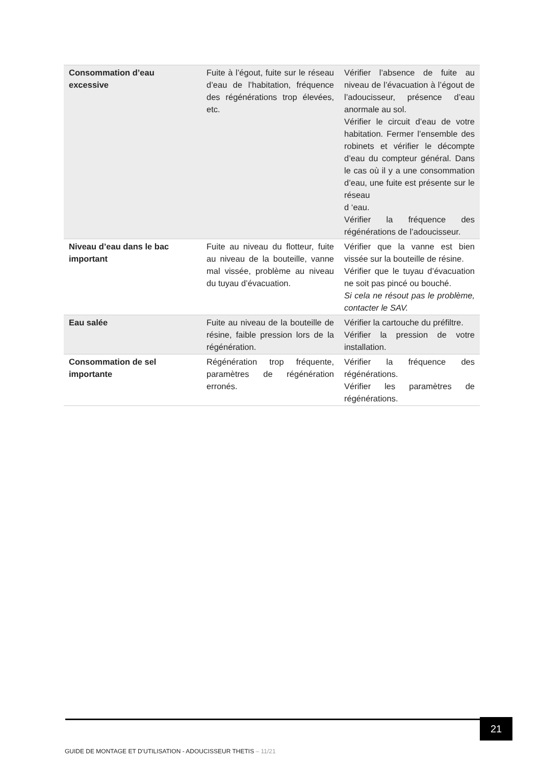| Consommation d’eau excessive | Fuite à l’égout, fuite sur le réseau d’eau de l’habitation, fréquence des régénérations trop élevées, etc. | Vérifier l’absence de fuite au niveau de l’évacuation à l’égout de l’adoucisseur, présence d’eau anormale au sol. Vérifier le circuit d’eau de votre habitation. Fermer l’ensemble des robinets et vérifier le décompte d’eau du compteur général. Dans le cas où il y a une consommation d’eau, une fuite est présente sur le réseau d ‘eau. Vérifier la fréquence des régénérations de l’adoucisseur. |
| Niveau d’eau dans le bac important | Fuite au niveau du flotteur, fuite au niveau de la bouteille, vanne mal vissée, problème au niveau du tuyau d’évacuation. | Vérifier que la vanne est bien vissée sur la bouteille de résine. Vérifier que le tuyau d’évacuation ne soit pas pincé ou bouché. Si cela ne résout pas le problème, contacter le SAV. |
| Eau salée | Fuite au niveau de la bouteille de résine, faible pression lors de la régénération. | Vérifier la cartouche du préfiltre. Vérifier la pression de votre installation. |
| Consommation de sel importante | Régénération trop fréquente, paramètres de régénération erronés. | Vérifier la fréquence des régénérations. Vérifier les paramètres de régénérations. |
21
GUIDE DE MONTAGE ET D’UTILISATION - ADOUCISSEUR THETIS – 11/21